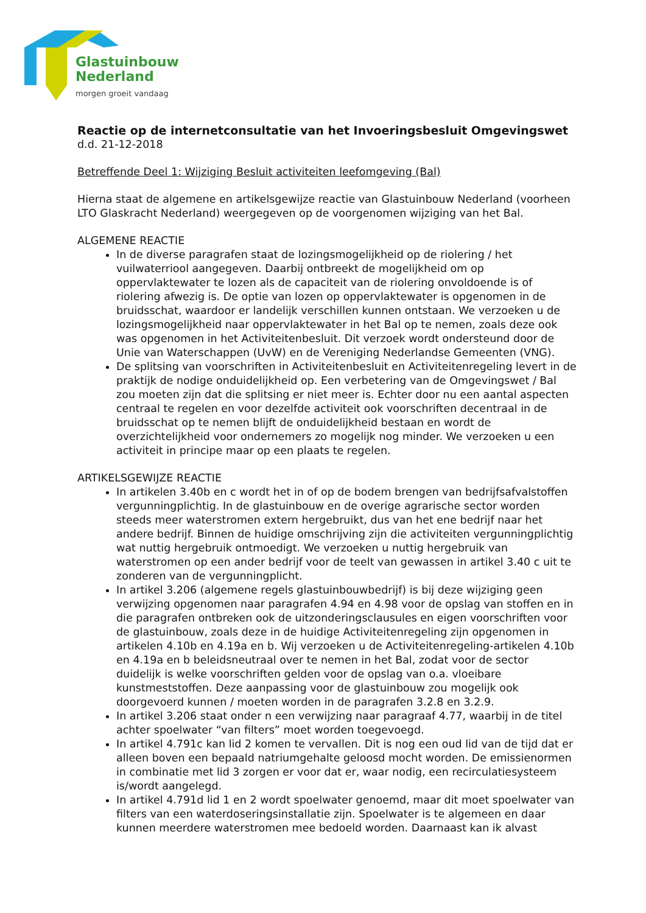Glastuinbouw
Nederland
morgen groeit vandaag
Reactie op de internetconsultatie van het Invoeringsbesluit Omgevingswet
d.d. 21-12-2018
Betreffende Deel 1: Wijziging Besluit activiteiten leefomgeving (Bal)
Hierna staat de algemene en artikelsgewijze reactie van Glastuinbouw Nederland (voorheen LTO Glaskracht Nederland) weergegeven op de voorgenomen wijziging van het Bal.
ALGEMENE REACTIE
In de diverse paragrafen staat de lozingsmogelijkheid op de riolering / het vuilwaterriool aangegeven. Daarbij ontbreekt de mogelijkheid om op oppervlaktewater te lozen als de capaciteit van de riolering onvoldoende is of riolering afwezig is. De optie van lozen op oppervlaktewater is opgenomen in de bruidsschat, waardoor er landelijk verschillen kunnen ontstaan. We verzoeken u de lozingsmogelijkheid naar oppervlaktewater in het Bal op te nemen, zoals deze ook was opgenomen in het Activiteitenbesluit. Dit verzoek wordt ondersteund door de Unie van Waterschappen (UvW) en de Vereniging Nederlandse Gemeenten (VNG).
De splitsing van voorschriften in Activiteitenbesluit en Activiteitenregeling levert in de praktijk de nodige onduidelijkheid op. Een verbetering van de Omgevingswet / Bal zou moeten zijn dat die splitsing er niet meer is. Echter door nu een aantal aspecten centraal te regelen en voor dezelfde activiteit ook voorschriften decentraal in de bruidsschat op te nemen blijft de onduidelijkheid bestaan en wordt de overzichtelijkheid voor ondernemers zo mogelijk nog minder. We verzoeken u een activiteit in principe maar op een plaats te regelen.
ARTIKELSGEWIJZE REACTIE
In artikelen 3.40b en c wordt het in of op de bodem brengen van bedrijfsafvalstoffen vergunningplichtig. In de glastuinbouw en de overige agrarische sector worden steeds meer waterstromen extern hergebruikt, dus van het ene bedrijf naar het andere bedrijf. Binnen de huidige omschrijving zijn die activiteiten vergunningplichtig wat nuttig hergebruik ontmoedigt. We verzoeken u nuttig hergebruik van waterstromen op een ander bedrijf voor de teelt van gewassen in artikel 3.40 c uit te zonderen van de vergunningplicht.
In artikel 3.206 (algemene regels glastuinbouwbedrijf) is bij deze wijziging geen verwijzing opgenomen naar paragrafen 4.94 en 4.98 voor de opslag van stoffen en in die paragrafen ontbreken ook de uitzonderingsclausules en eigen voorschriften voor de glastuinbouw, zoals deze in de huidige Activiteitenregeling zijn opgenomen in artikelen 4.10b en 4.19a en b. Wij verzoeken u de Activiteitenregeling-artikelen 4.10b en 4.19a en b beleidsneutraal over te nemen in het Bal, zodat voor de sector duidelijk is welke voorschriften gelden voor de opslag van o.a. vloeibare kunstmeststoffen. Deze aanpassing voor de glastuinbouw zou mogelijk ook doorgevoerd kunnen / moeten worden in de paragrafen 3.2.8 en 3.2.9.
In artikel 3.206 staat onder n een verwijzing naar paragraaf 4.77, waarbij in de titel achter spoelwater “van filters” moet worden toegevoegd.
In artikel 4.791c kan lid 2 komen te vervallen. Dit is nog een oud lid van de tijd dat er alleen boven een bepaald natriumgehalte geloosd mocht worden. De emissienormen in combinatie met lid 3 zorgen er voor dat er, waar nodig, een recirculatiesysteem is/wordt aangelegd.
In artikel 4.791d lid 1 en 2 wordt spoelwater genoemd, maar dit moet spoelwater van filters van een waterdoseringsinstallatie zijn. Spoelwater is te algemeen en daar kunnen meerdere waterstromen mee bedoeld worden. Daarnaast kan ik alvast